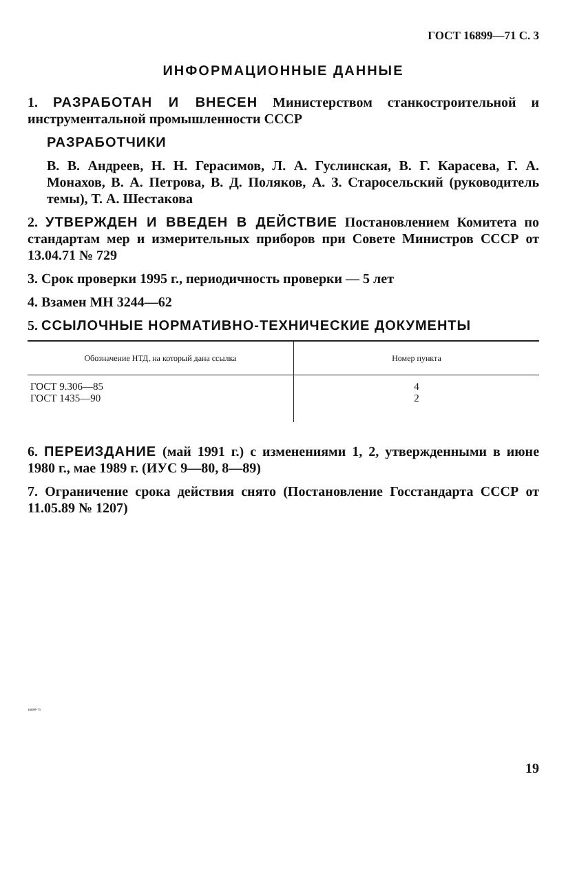ГОСТ 16899—71 С. 3
ИНФОРМАЦИОННЫЕ ДАННЫЕ
1. РАЗРАБОТАН И ВНЕСЕН Министерством станкостроительной и инструментальной промышленности СССР
РАЗРАБОТЧИКИ
В. В. Андреев, Н. Н. Герасимов, Л. А. Гуслинская, В. Г. Карасева, Г. А. Монахов, В. А. Петрова, В. Д. Поляков, А. З. Старосельский (руководитель темы), Т. А. Шестакова
2. УТВЕРЖДЕН И ВВЕДЕН В ДЕЙСТВИЕ Постановлением Комитета по стандартам мер и измерительных приборов при Совете Министров СССР от 13.04.71 № 729
3. Срок проверки 1995 г., периодичность проверки — 5 лет
4. Взамен МН 3244—62
5. ССЫЛОЧНЫЕ НОРМАТИВНО-ТЕХНИЧЕСКИЕ ДОКУМЕНТЫ
| Обозначение НТД, на который дана ссылка | Номер пункта |
| --- | --- |
| ГОСТ 9.306—85 ГОСТ 1435—90 | 4 2 |
6. ПЕРЕИЗДАНИЕ (май 1991 г.) с изменениями 1, 2, утвержденными в июне 1980 г., мае 1989 г. (ИУС 9—80, 8—89)
7. Ограничение срока действия снято (Постановление Госстандарта СССР от 11.05.89 № 1207)
16899-71
19